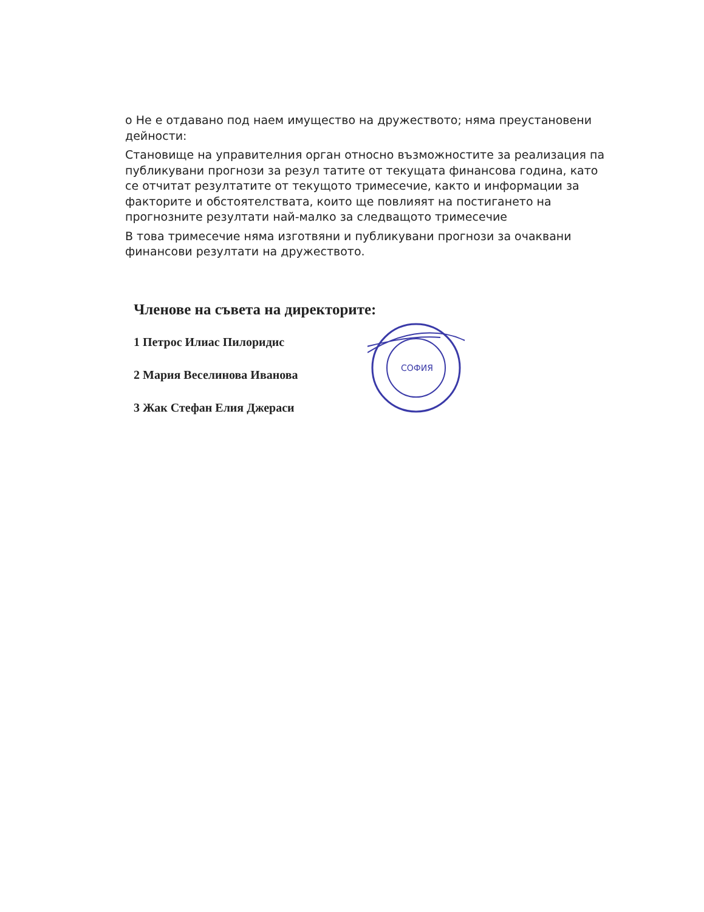о Не е отдавано под наем имущество на дружеството; няма преустановени дейности:
Становище на управителния орган относно възможностите за реализация па публикувани прогнози за резул татите от текущата финансова година, като се отчитат резултатите от текущото тримесечие, както и информации за факторите и обстоятелствата, които ще повлияят на постигането на прогнозните резултати най-малко за следващото тримесечие
В това тримесечие няма изготвяни и публикувани прогнози за очаквани финансови резултати на дружеството.
Членове на съвета на директорите:
1 Петрос Илиас Пилоридис
2 Мария Веселинова Иванова
3 Жак Стефан Елия Джераси
СОФИЯ